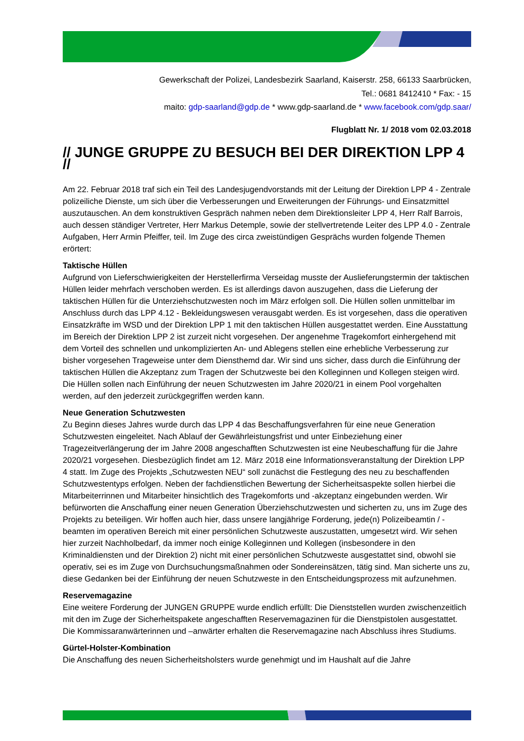Gewerkschaft der Polizei, Landesbezirk Saarland, Kaiserstr. 258, 66133 Saarbrücken,
Tel.: 0681 8412410 * Fax: - 15
maito: gdp-saarland@gdp.de * www.gdp-saarland.de * www.facebook.com/gdp.saar/
Flugblatt Nr. 1/ 2018 vom 02.03.2018
// JUNGE GRUPPE ZU BESUCH BEI DER DIREKTION LPP 4 //
Am 22. Februar 2018 traf sich ein Teil des Landesjugendvorstands mit der Leitung der Direktion LPP 4 - Zentrale polizeiliche Dienste, um sich über die Verbesserungen und Erweiterungen der Führungs- und Einsatzmittel auszutauschen. An dem konstruktiven Gespräch nahmen neben dem Direktionsleiter LPP 4, Herr Ralf Barrois, auch dessen ständiger Vertreter, Herr Markus Detemple, sowie der stellvertretende Leiter des LPP 4.0 - Zentrale Aufgaben, Herr Armin Pfeiffer, teil. Im Zuge des circa zweistündigen Gesprächs wurden folgende Themen erörtert:
Taktische Hüllen
Aufgrund von Lieferschwierigkeiten der Herstellerfirma Verseidag musste der Auslieferungstermin der taktischen Hüllen leider mehrfach verschoben werden. Es ist allerdings davon auszugehen, dass die Lieferung der taktischen Hüllen für die Unterziehschutzwesten noch im März erfolgen soll. Die Hüllen sollen unmittelbar im Anschluss durch das LPP 4.12 - Bekleidungswesen verausgabt werden. Es ist vorgesehen, dass die operativen Einsatzkräfte im WSD und der Direktion LPP 1 mit den taktischen Hüllen ausgestattet werden. Eine Ausstattung im Bereich der Direktion LPP 2 ist zurzeit nicht vorgesehen. Der angenehme Tragekomfort einhergehend mit dem Vorteil des schnellen und unkomplizierten An- und Ablegens stellen eine erhebliche Verbesserung zur bisher vorgesehen Trageweise unter dem Diensthemd dar. Wir sind uns sicher, dass durch die Einführung der taktischen Hüllen die Akzeptanz zum Tragen der Schutzweste bei den Kolleginnen und Kollegen steigen wird. Die Hüllen sollen nach Einführung der neuen Schutzwesten im Jahre 2020/21 in einem Pool vorgehalten werden, auf den jederzeit zurückgegriffen werden kann.
Neue Generation Schutzwesten
Zu Beginn dieses Jahres wurde durch das LPP 4 das Beschaffungsverfahren für eine neue Generation Schutzwesten eingeleitet. Nach Ablauf der Gewährleistungsfrist und unter Einbeziehung einer Tragezeitverlängerung der im Jahre 2008 angeschafften Schutzwesten ist eine Neubeschaffung für die Jahre 2020/21 vorgesehen. Diesbezüglich findet am 12. März 2018 eine Informationsveranstaltung der Direktion LPP 4 statt. Im Zuge des Projekts „Schutzwesten NEU“ soll zunächst die Festlegung des neu zu beschaffenden Schutzwestentyps erfolgen. Neben der fachdienstlichen Bewertung der Sicherheitsaspekte sollen hierbei die Mitarbeiterrinnen und Mitarbeiter hinsichtlich des Tragekomforts und -akzeptanz eingebunden werden. Wir befürworten die Anschaffung einer neuen Generation Überziehschutzwesten und sicherten zu, uns im Zuge des Projekts zu beteiligen. Wir hoffen auch hier, dass unsere langjährige Forderung, jede(n) Polizeibeamtin / -beamten im operativen Bereich mit einer persönlichen Schutzweste auszustatten, umgesetzt wird. Wir sehen hier zurzeit Nachholbedarf, da immer noch einige Kolleginnen und Kollegen (insbesondere in den Kriminaldiensten und der Direktion 2) nicht mit einer persönlichen Schutzweste ausgestattet sind, obwohl sie operativ, sei es im Zuge von Durchsuchungsmaßnahmen oder Sondereinsätzen, tätig sind. Man sicherte uns zu, diese Gedanken bei der Einführung der neuen Schutzweste in den Entscheidungsprozess mit aufzunehmen.
Reservemagazine
Eine weitere Forderung der JUNGEN GRUPPE wurde endlich erfüllt: Die Dienststellen wurden zwischenzeitlich mit den im Zuge der Sicherheitspakete angeschafften Reservemagazinen für die Dienstpistolen ausgestattet. Die Kommissaranwärterinnen und –anwärter erhalten die Reservemagazine nach Abschluss ihres Studiums.
Gürtel-Holster-Kombination
Die Anschaffung des neuen Sicherheitsholsters wurde genehmigt und im Haushalt auf die Jahre